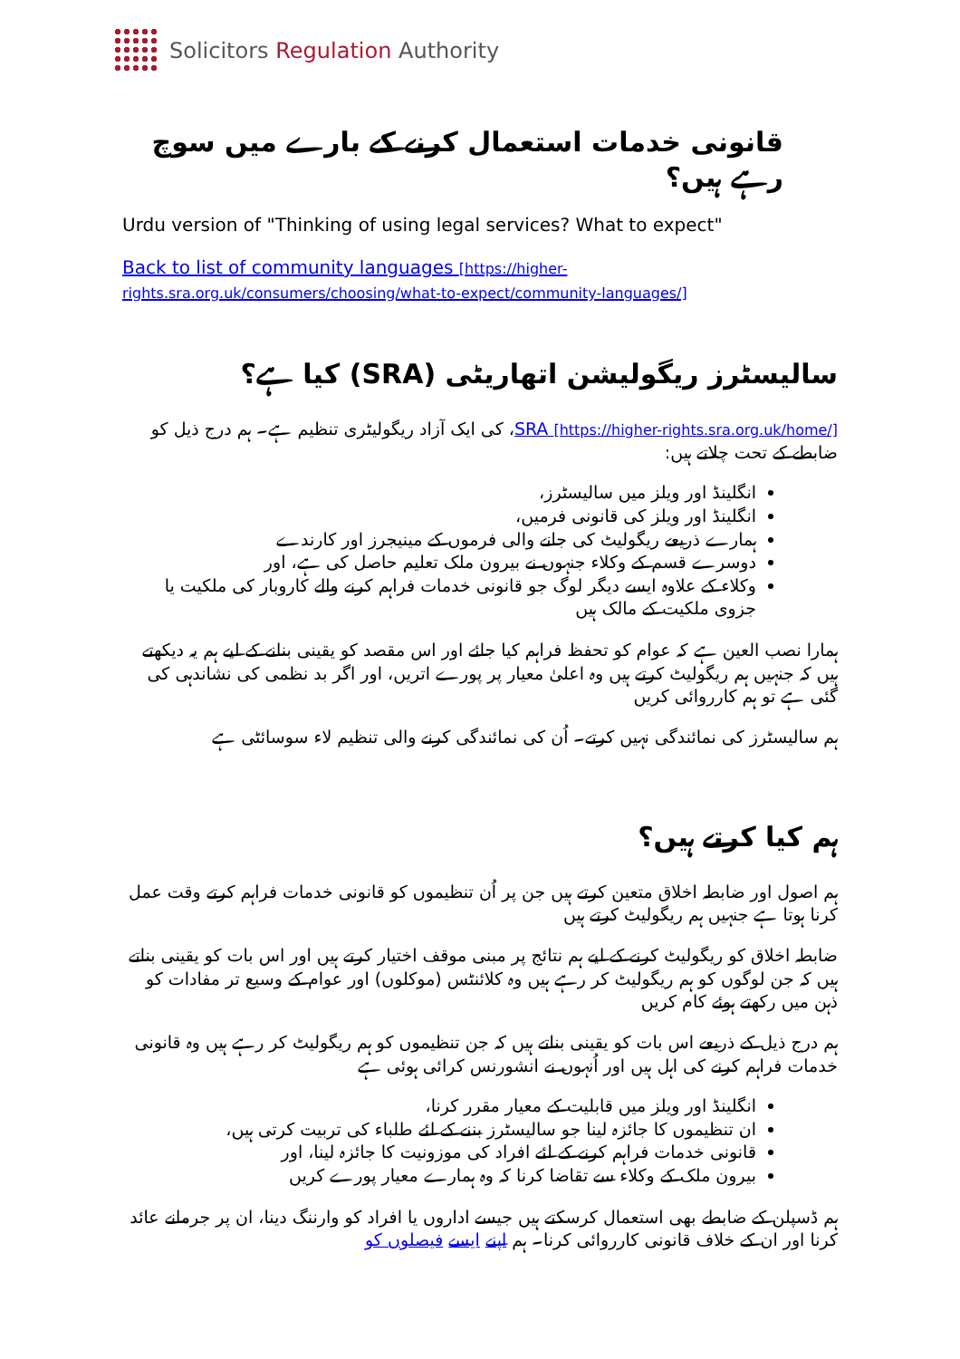Solicitors Regulation Authority
قانونی خدمات استعمال کرنے کے بارے میں سوچ رہے ہیں؟
Urdu version of "Thinking of using legal services? What to expect"
Back to list of community languages [https://higher-rights.sra.org.uk/consumers/choosing/what-to-expect/community-languages/]
سالیسٹرز ریگولیشن اتھاریٹی (SRA) کیا ہے؟
SRA [https://higher-rights.sra.org.uk/home/]، کی ایک آزاد ریگولیٹری تنظیم ہے۔ ہم درج ذیل کو ضابطے کے تحت چلاتے ہیں:
انگلینڈ اور ویلز میں سالیسٹرز،
انگلینڈ اور ویلز کی قانونی فرمیں،
ہمارے ذریعے ریگولیٹ کی جانے والی فرموں کے مینیجرز اور کارندے
دوسرے قسم کے وکلاء جنہوں نے بیرون ملک تعلیم حاصل کی ہے، اور
وکلاء کے علاوہ ایسے دیگر لوگ جو قانونی خدمات فراہم کرنے والے کاروبار کی ملکیت یا جزوی ملکیت کے مالک ہیں
ہمارا نصب العین ہے کہ عوام کو تحفظ فراہم کیا جائے اور اس مقصد کو یقینی بنانے کے لیے ہم یہ دیکھتے ہیں کہ جنہیں ہم ریگولیٹ کرتے ہیں وہ اعلیٰ معیار پر پورے اتریں، اور اگر بد نظمی کی نشاندہی کی گئی ہے تو ہم کارروائی کریں
ہم سالیسٹرز کی نمائندگی نہیں کرتے۔ اُن کی نمائندگی کرنے والی تنظیم لاء سوسائٹی ہے
ہم کیا کرتے ہیں؟
ہم اصول اور ضابطہ اخلاق متعین کرتے ہیں جن پر اُن تنظیموں کو قانونی خدمات فراہم کرتے وقت عمل کرنا ہوتا ہے جنہیں ہم ریگولیٹ کرتے ہیں
ضابطہ اخلاق کو ریگولیٹ کرنے کے لیے ہم نتائج پر مبنی موقف اختیار کرتے ہیں اور اس بات کو یقینی بناتے ہیں کہ جن لوگوں کو ہم ریگولیٹ کر رہے ہیں وہ کلائنٹس (موکلوں) اور عوام کے وسیع تر مفادات کو ذہن میں رکھتے ہوئے کام کریں
ہم درج ذیل کے ذریعے اس بات کو یقینی بناتے ہیں کہ جن تنظیموں کو ہم ریگولیٹ کر رہے ہیں وہ قانونی خدمات فراہم کرنے کی اہل ہیں اور اُنہوں نے انشورنس کرائی ہوئی ہے
انگلینڈ اور ویلز میں قابلیت کے معیار مقرر کرنا،
ان تنظیموں کا جائزہ لینا جو سالیسٹرز بننے کے لئے طلباء کی تربیت کرتی ہیں،
قانونی خدمات فراہم کرنے کے لئے افراد کی موزونیت کا جائزہ لینا، اور
بیرون ملک کے وکلاء سے تقاضا کرنا کہ وہ ہمارے معیار پورے کریں
ہم ڈسپلن کے ضابطے بھی استعمال کرسکتے ہیں جیسے اداروں یا افراد کو وارننگ دینا، ان پر جرمانے عائد کرنا اور ان کے خلاف قانونی کارروائی کرنا۔ ہم اپنے ایسے فیصلوں کو